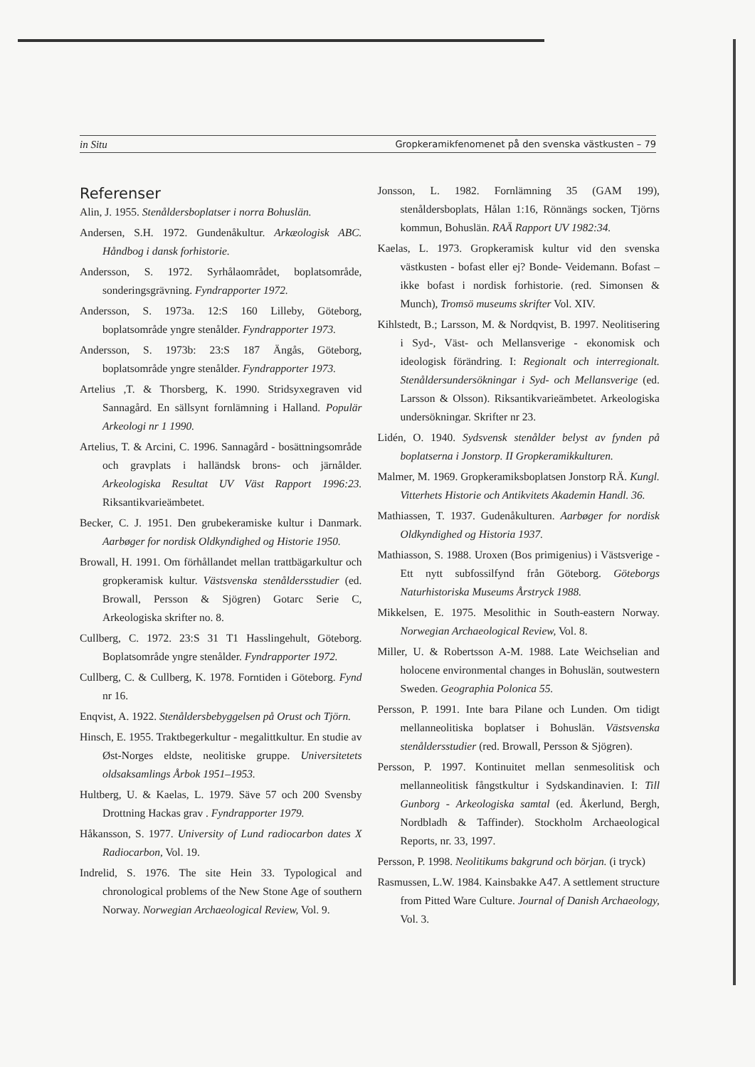in Situ Gropkeramikfenomenet på den svenska västkusten – 79
Referenser
Alin, J. 1955. Stenåldersboplatser i norra Bohuslän.
Andersen, S.H. 1972. Gundenåkultur. Arkæologisk ABC. Håndbog i dansk forhistorie.
Andersson, S. 1972. Syrhålaområdet, boplatsområde, sonderingsgrävning. Fyndrapporter 1972.
Andersson, S. 1973a. 12:S 160 Lilleby, Göteborg, boplatsområde yngre stenålder. Fyndrapporter 1973.
Andersson, S. 1973b: 23:S 187 Ängås, Göteborg, boplatsområde yngre stenålder. Fyndrapporter 1973.
Artelius ,T. & Thorsberg, K. 1990. Stridsyxegraven vid Sannagård. En sällsynt fornlämning i Halland. Populär Arkeologi nr 1 1990.
Artelius, T. & Arcini, C. 1996. Sannagård - bosättningsområde och gravplats i halländsk brons- och järnålder. Arkeologiska Resultat UV Väst Rapport 1996:23. Riksantikvarieämbetet.
Becker, C. J. 1951. Den grubekeramiske kultur i Danmark. Aarbøger for nordisk Oldkyndighed og Historie 1950.
Browall, H. 1991. Om förhållandet mellan trattbägarkultur och gropkeramisk kultur. Västsvenska stenåldersstudier (ed. Browall, Persson & Sjögren) Gotarc Serie C, Arkeologiska skrifter no. 8.
Cullberg, C. 1972. 23:S 31 T1 Hasslingehult, Göteborg. Boplatsområde yngre stenålder. Fyndrapporter 1972.
Cullberg, C. & Cullberg, K. 1978. Forntiden i Göteborg. Fynd nr 16.
Enqvist, A. 1922. Stenåldersbebyggelsen på Orust och Tjörn.
Hinsch, E. 1955. Traktbegerkultur - megalittkultur. En studie av Øst-Norges eldste, neolitiske gruppe. Universitetets oldsaksamlings Årbok 1951–1953.
Hultberg, U. & Kaelas, L. 1979. Säve 57 och 200 Svensby Drottning Hackas grav . Fyndrapporter 1979.
Håkansson, S. 1977. University of Lund radiocarbon dates X Radiocarbon, Vol. 19.
Indrelid, S. 1976. The site Hein 33. Typological and chronological problems of the New Stone Age of southern Norway. Norwegian Archaeological Review, Vol. 9.
Jonsson, L. 1982. Fornlämning 35 (GAM 199), stenåldersboplats, Hålan 1:16, Rönnängs socken, Tjörns kommun, Bohuslän. RAÄ Rapport UV 1982:34.
Kaelas, L. 1973. Gropkeramisk kultur vid den svenska västkusten - bofast eller ej? Bonde- Veidemann. Bofast – ikke bofast i nordisk forhistorie. (red. Simonsen & Munch), Tromsö museums skrifter Vol. XIV.
Kihlstedt, B.; Larsson, M. & Nordqvist, B. 1997. Neolitisering i Syd-, Väst- och Mellansverige - ekonomisk och ideologisk förändring. I: Regionalt och interregionalt. Stenåldersundersökningar i Syd- och Mellansverige (ed. Larsson & Olsson). Riksantikvarieämbetet. Arkeologiska undersökningar. Skrifter nr 23.
Lidén, O. 1940. Sydsvensk stenålder belyst av fynden på boplatserna i Jonstorp. II Gropkeramikkulturen.
Malmer, M. 1969. Gropkeramiksboplatsen Jonstorp RÄ. Kungl. Vitterhets Historie och Antikvitets Akademin Handl. 36.
Mathiassen, T. 1937. Gudenåkulturen. Aarbøger for nordisk Oldkyndighed og Historia 1937.
Mathiasson, S. 1988. Uroxen (Bos primigenius) i Västsverige - Ett nytt subfossilfynd från Göteborg. Göteborgs Naturhistoriska Museums Årstryck 1988.
Mikkelsen, E. 1975. Mesolithic in South-eastern Norway. Norwegian Archaeological Review, Vol. 8.
Miller, U. & Robertsson A-M. 1988. Late Weichselian and holocene environmental changes in Bohuslän, soutwestern Sweden. Geographia Polonica 55.
Persson, P. 1991. Inte bara Pilane och Lunden. Om tidigt mellanneolitiska boplatser i Bohuslän. Västsvenska stenåldersstudier (red. Browall, Persson & Sjögren).
Persson, P. 1997. Kontinuitet mellan senmesolitisk och mellanneolitisk fångstkultur i Sydskandinavien. I: Till Gunborg - Arkeologiska samtal (ed. Åkerlund, Bergh, Nordbladh & Taffinder). Stockholm Archaeological Reports, nr. 33, 1997.
Persson, P. 1998. Neolitikums bakgrund och början. (i tryck)
Rasmussen, L.W. 1984. Kainsbakke A47. A settlement structure from Pitted Ware Culture. Journal of Danish Archaeology, Vol. 3.